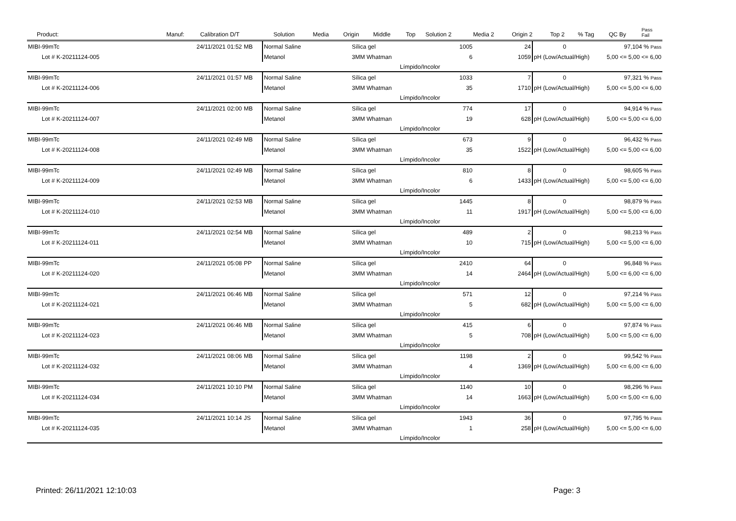| Product: | Manuf: | Calibration D/T | | Solution | Media | Origin | Middle | Top | Solution 2 | Media 2 | Origin 2 | Top 2 | % Tag | QC By | Pass Fail |
| --- | --- | --- | --- | --- | --- | --- | --- | --- | --- | --- | --- | --- | --- | --- | --- |
| MIBI-99mTc | 24/11/2021 01:52 | MB | Normal Saline | Sílica gel | 1005 | 24 | 0 | 97,104 % Pass |
| Lot # K-20211124-005 | | | Metanol | 3MM Whatman | 6 | 1059 | pH (Low/Actual/High) | 5,00 <= 5,00 <= 6,00 |
| | | | | Límpido/Incolor | | | | |
| MIBI-99mTc | 24/11/2021 01:57 | MB | Normal Saline | Sílica gel | 1033 | 7 | 0 | 97,321 % Pass |
| Lot # K-20211124-006 | | | Metanol | 3MM Whatman | 35 | 1710 | pH (Low/Actual/High) | 5,00 <= 5,00 <= 6,00 |
| | | | | Límpido/Incolor | | | | |
| MIBI-99mTc | 24/11/2021 02:00 | MB | Normal Saline | Sílica gel | 774 | 17 | 0 | 94,914 % Pass |
| Lot # K-20211124-007 | | | Metanol | 3MM Whatman | 19 | 628 | pH (Low/Actual/High) | 5,00 <= 5,00 <= 6,00 |
| | | | | Límpido/Incolor | | | | |
| MIBI-99mTc | 24/11/2021 02:49 | MB | Normal Saline | Sílica gel | 673 | 9 | 0 | 96,432 % Pass |
| Lot # K-20211124-008 | | | Metanol | 3MM Whatman | 35 | 1522 | pH (Low/Actual/High) | 5,00 <= 5,00 <= 6,00 |
| | | | | Límpido/Incolor | | | | |
| MIBI-99mTc | 24/11/2021 02:49 | MB | Normal Saline | Sílica gel | 810 | 8 | 0 | 98,605 % Pass |
| Lot # K-20211124-009 | | | Metanol | 3MM Whatman | 6 | 1433 | pH (Low/Actual/High) | 5,00 <= 5,00 <= 6,00 |
| | | | | Límpido/Incolor | | | | |
| MIBI-99mTc | 24/11/2021 02:53 | MB | Normal Saline | Sílica gel | 1445 | 8 | 0 | 98,879 % Pass |
| Lot # K-20211124-010 | | | Metanol | 3MM Whatman | 11 | 1917 | pH (Low/Actual/High) | 5,00 <= 5,00 <= 6,00 |
| | | | | Límpido/Incolor | | | | |
| MIBI-99mTc | 24/11/2021 02:54 | MB | Normal Saline | Sílica gel | 489 | 2 | 0 | 98,213 % Pass |
| Lot # K-20211124-011 | | | Metanol | 3MM Whatman | 10 | 715 | pH (Low/Actual/High) | 5,00 <= 5,00 <= 6,00 |
| | | | | Límpido/Incolor | | | | |
| MIBI-99mTc | 24/11/2021 05:08 | PP | Normal Saline | Sílica gel | 2410 | 64 | 0 | 96,848 % Pass |
| Lot # K-20211124-020 | | | Metanol | 3MM Whatman | 14 | 2464 | pH (Low/Actual/High) | 5,00 <= 6,00 <= 6,00 |
| | | | | Límpido/Incolor | | | | |
| MIBI-99mTc | 24/11/2021 06:46 | MB | Normal Saline | Sílica gel | 571 | 12 | 0 | 97,214 % Pass |
| Lot # K-20211124-021 | | | Metanol | 3MM Whatman | 5 | 682 | pH (Low/Actual/High) | 5,00 <= 5,00 <= 6,00 |
| | | | | Límpido/Incolor | | | | |
| MIBI-99mTc | 24/11/2021 06:46 | MB | Normal Saline | Sílica gel | 415 | 6 | 0 | 97,874 % Pass |
| Lot # K-20211124-023 | | | Metanol | 3MM Whatman | 5 | 708 | pH (Low/Actual/High) | 5,00 <= 5,00 <= 6,00 |
| | | | | Límpido/Incolor | | | | |
| MIBI-99mTc | 24/11/2021 08:06 | MB | Normal Saline | Sílica gel | 1198 | 2 | 0 | 99,542 % Pass |
| Lot # K-20211124-032 | | | Metanol | 3MM Whatman | 4 | 1369 | pH (Low/Actual/High) | 5,00 <= 6,00 <= 6,00 |
| | | | | Límpido/Incolor | | | | |
| MIBI-99mTc | 24/11/2021 10:10 | PM | Normal Saline | Sílica gel | 1140 | 10 | 0 | 98,296 % Pass |
| Lot # K-20211124-034 | | | Metanol | 3MM Whatman | 14 | 1663 | pH (Low/Actual/High) | 5,00 <= 5,00 <= 6,00 |
| | | | | Límpido/Incolor | | | | |
| MIBI-99mTc | 24/11/2021 10:14 | JS | Normal Saline | Sílica gel | 1943 | 36 | 0 | 97,795 % Pass |
| Lot # K-20211124-035 | | | Metanol | 3MM Whatman | 1 | 258 | pH (Low/Actual/High) | 5,00 <= 5,00 <= 6,00 |
| | | | | Límpido/Incolor | | | | |
Printed: 26/11/2021 12:10:03 Page: 3